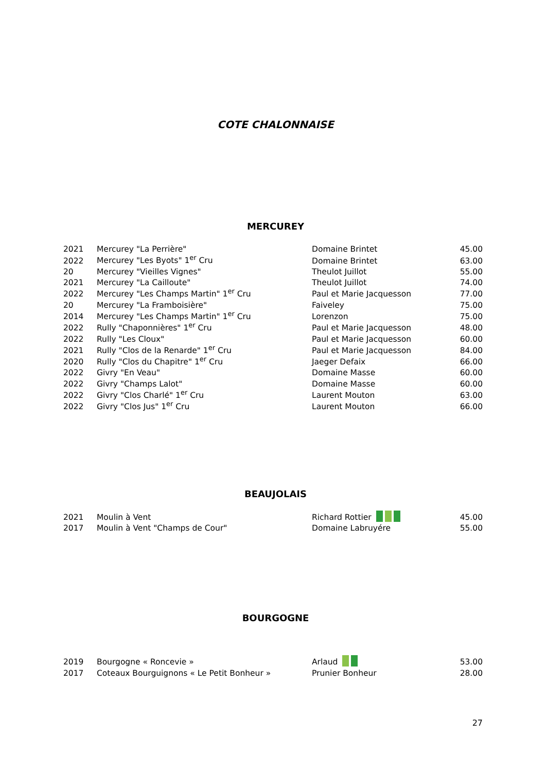COTE CHALONNAISE
MERCUREY
| 2021 | Mercurey "La Perrière" | Domaine Brintet | 45.00 |
| 2022 | Mercurey "Les Byots" 1<sup>er</sup> Cru | Domaine Brintet | 63.00 |
| 20 | Mercurey "Vieilles Vignes" | Theulot Juillot | 55.00 |
| 2021 | Mercurey "La Cailloute" | Theulot Juillot | 74.00 |
| 2022 | Mercurey "Les Champs Martin" 1<sup>er</sup> Cru | Paul et Marie Jacquesson | 77.00 |
| 20 | Mercurey "La Framboisière" | Faiveley | 75.00 |
| 2014 | Mercurey "Les Champs Martin" 1<sup>er</sup> Cru | Lorenzon | 75.00 |
| 2022 | Rully "Chaponnières" 1<sup>er</sup> Cru | Paul et Marie Jacquesson | 48.00 |
| 2022 | Rully "Les Cloux" | Paul et Marie Jacquesson | 60.00 |
| 2021 | Rully "Clos de la Renarde" 1<sup>er</sup> Cru | Paul et Marie Jacquesson | 84.00 |
| 2020 | Rully "Clos du Chapitre" 1<sup>er</sup> Cru | Jaeger Defaix | 66.00 |
| 2022 | Givry "En Veau" | Domaine Masse | 60.00 |
| 2022 | Givry "Champs Lalot" | Domaine Masse | 60.00 |
| 2022 | Givry "Clos Charlé" 1<sup>er</sup> Cru | Laurent Mouton | 63.00 |
| 2022 | Givry "Clos Jus" 1<sup>er</sup> Cru | Laurent Mouton | 66.00 |
BEAUJOLAIS
| 2021 | Moulin à Vent | Richard Rottier | 45.00 |
| 2017 | Moulin à Vent "Champs de Cour" | Domaine Labruyére | 55.00 |
BOURGOGNE
| 2019 | Bourgogne « Roncevie » | Arlaud | 53.00 |
| 2017 | Coteaux Bourguignons « Le Petit Bonheur » | Prunier Bonheur | 28.00 |
27